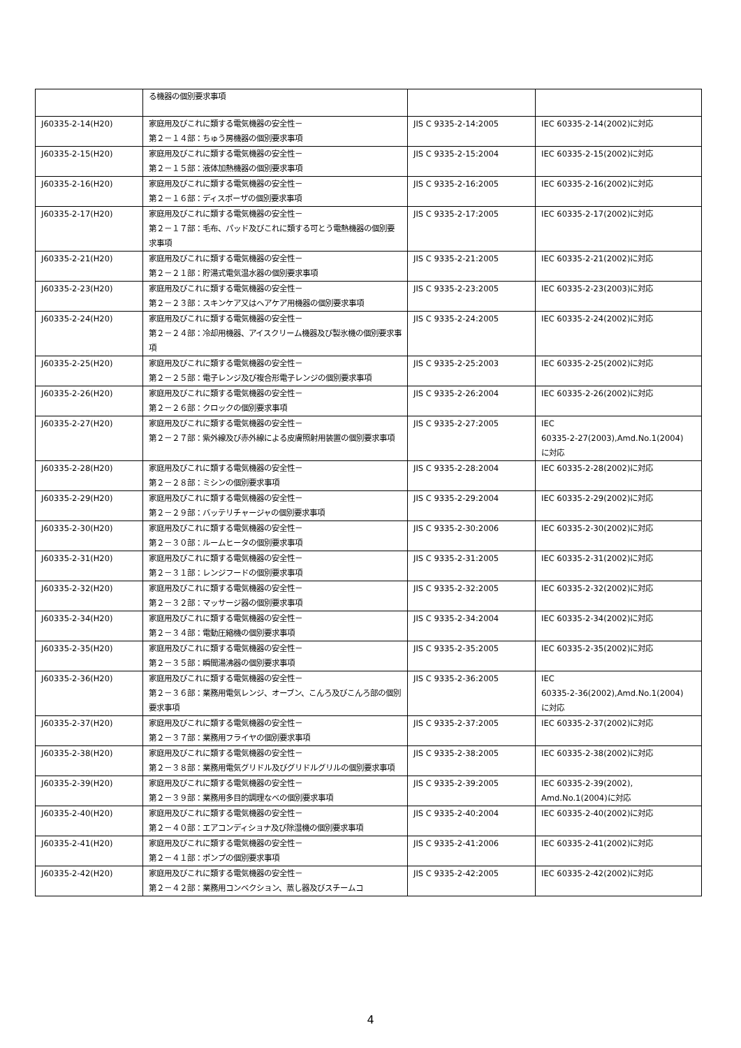| | る機器の個別要求事項 | | |
| J60335-2-14(H20) | 家庭用及びこれに類する電気機器の安全性－ 第２－１４部：ちゅう房機器の個別要求事項 | JIS C 9335-2-14:2005 | IEC 60335-2-14(2002)に対応 |
| J60335-2-15(H20) | 家庭用及びこれに類する電気機器の安全性－ 第２－１５部：液体加熱機器の個別要求事項 | JIS C 9335-2-15:2004 | IEC 60335-2-15(2002)に対応 |
| J60335-2-16(H20) | 家庭用及びこれに類する電気機器の安全性－ 第２－１６部：ディスポーザの個別要求事項 | JIS C 9335-2-16:2005 | IEC 60335-2-16(2002)に対応 |
| J60335-2-17(H20) | 家庭用及びこれに類する電気機器の安全性－ 第２－１７部：毛布、パッド及びこれに類する可とう電熱機器の個別要求事項 | JIS C 9335-2-17:2005 | IEC 60335-2-17(2002)に対応 |
| J60335-2-21(H20) | 家庭用及びこれに類する電気機器の安全性－ 第２－２１部：貯湯式電気温水器の個別要求事項 | JIS C 9335-2-21:2005 | IEC 60335-2-21(2002)に対応 |
| J60335-2-23(H20) | 家庭用及びこれに類する電気機器の安全性－ 第２－２３部：スキンケア又はヘアケア用機器の個別要求事項 | JIS C 9335-2-23:2005 | IEC 60335-2-23(2003)に対応 |
| J60335-2-24(H20) | 家庭用及びこれに類する電気機器の安全性－ 第２－２４部：冷却用機器、アイスクリーム機器及び製氷機の個別要求事項 | JIS C 9335-2-24:2005 | IEC 60335-2-24(2002)に対応 |
| J60335-2-25(H20) | 家庭用及びこれに類する電気機器の安全性－ 第２－２５部：電子レンジ及び複合形電子レンジの個別要求事項 | JIS C 9335-2-25:2003 | IEC 60335-2-25(2002)に対応 |
| J60335-2-26(H20) | 家庭用及びこれに類する電気機器の安全性－ 第２－２６部：クロックの個別要求事項 | JIS C 9335-2-26:2004 | IEC 60335-2-26(2002)に対応 |
| J60335-2-27(H20) | 家庭用及びこれに類する電気機器の安全性－ 第２－２７部：紫外線及び赤外線による皮膚照射用装置の個別要求事項 | JIS C 9335-2-27:2005 | IEC 60335-2-27(2003),Amd.No.1(2004) に対応 |
| J60335-2-28(H20) | 家庭用及びこれに類する電気機器の安全性－ 第２－２８部：ミシンの個別要求事項 | JIS C 9335-2-28:2004 | IEC 60335-2-28(2002)に対応 |
| J60335-2-29(H20) | 家庭用及びこれに類する電気機器の安全性－ 第２－２９部：バッテリチャージャの個別要求事項 | JIS C 9335-2-29:2004 | IEC 60335-2-29(2002)に対応 |
| J60335-2-30(H20) | 家庭用及びこれに類する電気機器の安全性－ 第２－３０部：ルームヒータの個別要求事項 | JIS C 9335-2-30:2006 | IEC 60335-2-30(2002)に対応 |
| J60335-2-31(H20) | 家庭用及びこれに類する電気機器の安全性－ 第２－３１部：レンジフードの個別要求事項 | JIS C 9335-2-31:2005 | IEC 60335-2-31(2002)に対応 |
| J60335-2-32(H20) | 家庭用及びこれに類する電気機器の安全性－ 第２－３２部：マッサージ器の個別要求事項 | JIS C 9335-2-32:2005 | IEC 60335-2-32(2002)に対応 |
| J60335-2-34(H20) | 家庭用及びこれに類する電気機器の安全性－ 第２－３４部：電動圧縮機の個別要求事項 | JIS C 9335-2-34:2004 | IEC 60335-2-34(2002)に対応 |
| J60335-2-35(H20) | 家庭用及びこれに類する電気機器の安全性－ 第２－３５部：瞬間湯沸器の個別要求事項 | JIS C 9335-2-35:2005 | IEC 60335-2-35(2002)に対応 |
| J60335-2-36(H20) | 家庭用及びこれに類する電気機器の安全性－ 第２－３６部：業務用電気レンジ、オーブン、こんろ及びこんろ部の個別要求事項 | JIS C 9335-2-36:2005 | IEC 60335-2-36(2002),Amd.No.1(2004) に対応 |
| J60335-2-37(H20) | 家庭用及びこれに類する電気機器の安全性－ 第２－３７部：業務用フライヤの個別要求事項 | JIS C 9335-2-37:2005 | IEC 60335-2-37(2002)に対応 |
| J60335-2-38(H20) | 家庭用及びこれに類する電気機器の安全性－ 第２－３８部：業務用電気グリドル及びグリドルグリルの個別要求事項 | JIS C 9335-2-38:2005 | IEC 60335-2-38(2002)に対応 |
| J60335-2-39(H20) | 家庭用及びこれに類する電気機器の安全性－ 第２－３９部：業務用多目的調理なべの個別要求事項 | JIS C 9335-2-39:2005 | IEC 60335-2-39(2002), Amd.No.1(2004)に対応 |
| J60335-2-40(H20) | 家庭用及びこれに類する電気機器の安全性－ 第２－４０部：エアコンディショナ及び除湿機の個別要求事項 | JIS C 9335-2-40:2004 | IEC 60335-2-40(2002)に対応 |
| J60335-2-41(H20) | 家庭用及びこれに類する電気機器の安全性－ 第２－４１部：ポンプの個別要求事項 | JIS C 9335-2-41:2006 | IEC 60335-2-41(2002)に対応 |
| J60335-2-42(H20) | 家庭用及びこれに類する電気機器の安全性－ 第２－４２部：業務用コンベクション、蒸し器及びスチームコ | JIS C 9335-2-42:2005 | IEC 60335-2-42(2002)に対応 |
4